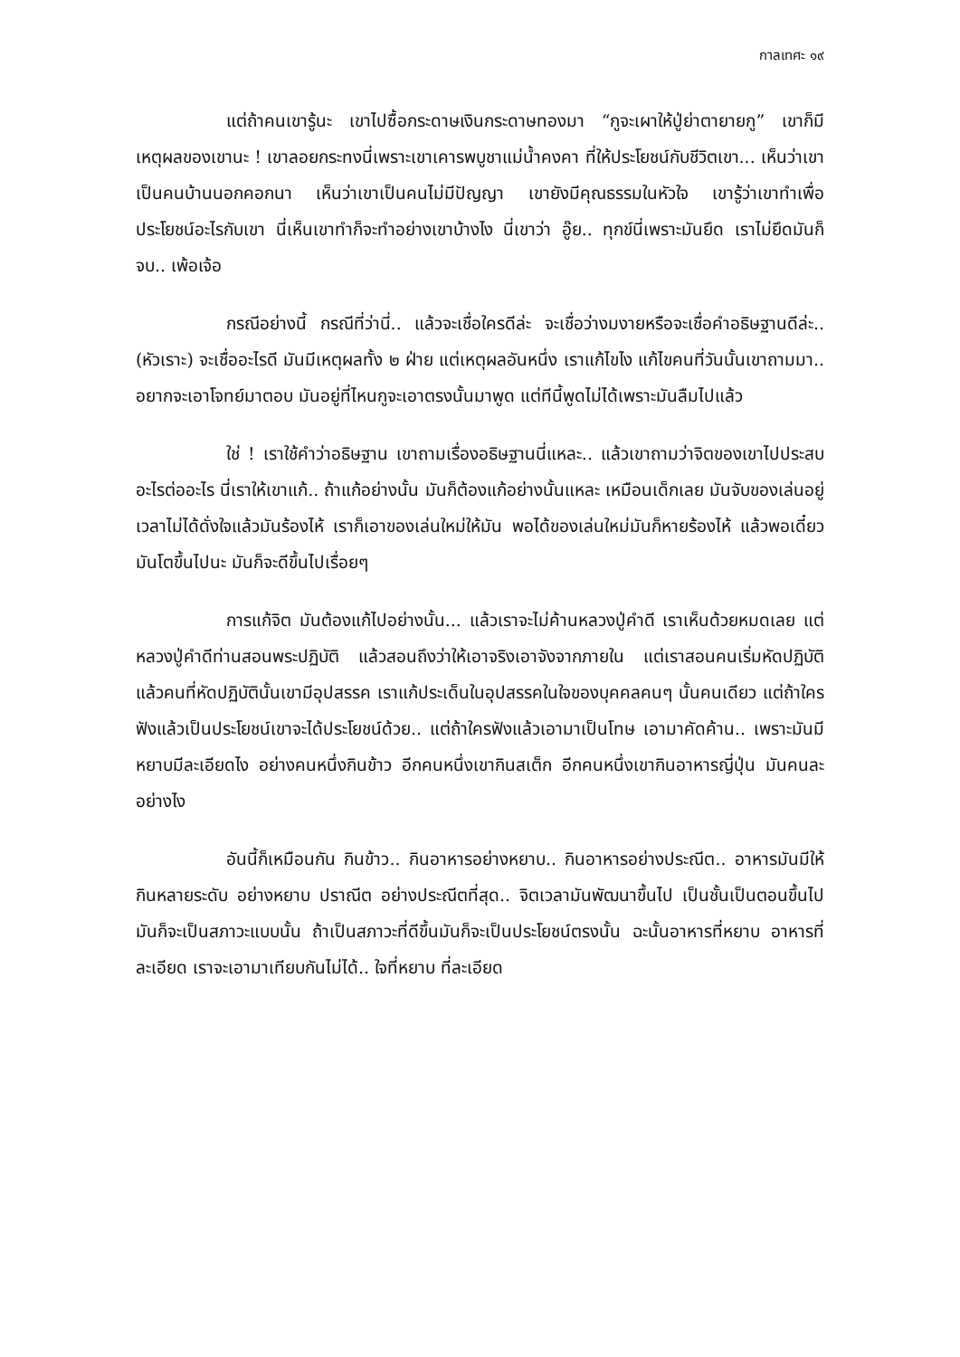กาลเทศะ ๑๙
แต่ถ้าคนเขารู้นะ เขาไปซื้อกระดาษเงินกระดาษทองมา “กูจะเผาให้ปู่ย่าตายายกู” เขาก็มีเหตุผลของเขานะ ! เขาลอยกระทงนี่เพราะเขาเคารพบูชาแม่น้ำคงคา ที่ให้ประโยชน์กับชีวิตเขา... เห็นว่าเขาเป็นคนบ้านนอกคอกนา เห็นว่าเขาเป็นคนไม่มีปัญญา เขายังมีคุณธรรมในหัวใจ เขารู้ว่าเขาทำเพื่อประโยชน์อะไรกับเขา นี่เห็นเขาทำก็จะทำอย่างเขาบ้างไง นี่เขาว่า อู๊ย.. ทุกข์นี่เพราะมันยึด เราไม่ยึดมันก็จบ.. เพ้อเจ้อ
กรณีอย่างนี้ กรณีที่ว่านี่.. แล้วจะเชื่อใครดีล่ะ จะเชื่อว่างมงายหรือจะเชื่อคำอธิษฐานดีล่ะ.. (หัวเราะ) จะเชื่ออะไรดี มันมีเหตุผลทั้ง ๒ ฝ่าย แต่เหตุผลอันหนึ่ง เราแก้ไขไง แก้ไขคนที่วันนั้นเขาถามมา.. อยากจะเอาโจทย์มาตอบ มันอยู่ที่ไหนกูจะเอาตรงนั้นมาพูด แต่ทีนี้พูดไม่ได้เพราะมันลืมไปแล้ว
ใช่ ! เราใช้คำว่าอธิษฐาน เขาถามเรื่องอธิษฐานนี่แหละ.. แล้วเขาถามว่าจิตของเขาไปประสบอะไรต่ออะไร นี่เราให้เขาแก้.. ถ้าแก้อย่างนั้น มันก็ต้องแก้อย่างนั้นแหละ เหมือนเด็กเลย มันจับของเล่นอยู่ เวลาไม่ได้ดั่งใจแล้วมันร้องไห้ เราก็เอาของเล่นใหม่ให้มัน พอได้ของเล่นใหม่มันก็หายร้องไห้ แล้วพอเดี๋ยวมันโตขึ้นไปนะ มันก็จะดีขึ้นไปเรื่อยๆ
การแก้จิต มันต้องแก้ไปอย่างนั้น... แล้วเราจะไม่ค้านหลวงปู่คำดี เราเห็นด้วยหมดเลย แต่หลวงปู่คำดีท่านสอนพระปฏิบัติ แล้วสอนถึงว่าให้เอาจริงเอาจังจากภายใน แต่เราสอนคนเริ่มหัดปฏิบัติ แล้วคนที่หัดปฏิบัตินั้นเขามีอุปสรรค เราแก้ประเด็นในอุปสรรคในใจของบุคคลคนๆ นั้นคนเดียว แต่ถ้าใครฟังแล้วเป็นประโยชน์เขาจะได้ประโยชน์ด้วย.. แต่ถ้าใครฟังแล้วเอามาเป็นโทษ เอามาคัดค้าน.. เพราะมันมีหยาบมีละเอียดไง อย่างคนหนึ่งกินข้าว อีกคนหนึ่งเขากินสเต็ก อีกคนหนึ่งเขากินอาหารญี่ปุ่น มันคนละอย่างไง
อันนี้ก็เหมือนกัน กินข้าว.. กินอาหารอย่างหยาบ.. กินอาหารอย่างประณีต.. อาหารมันมีให้กินหลายระดับ อย่างหยาบ ปราณีต อย่างประณีตที่สุด.. จิตเวลามันพัฒนาขึ้นไป เป็นชั้นเป็นตอนขึ้นไป มันก็จะเป็นสภาวะแบบนั้น ถ้าเป็นสภาวะที่ดีขึ้นมันก็จะเป็นประโยชน์ตรงนั้น ฉะนั้นอาหารที่หยาบ อาหารที่ละเอียด เราจะเอามาเทียบกันไม่ได้.. ใจที่หยาบ ที่ละเอียด